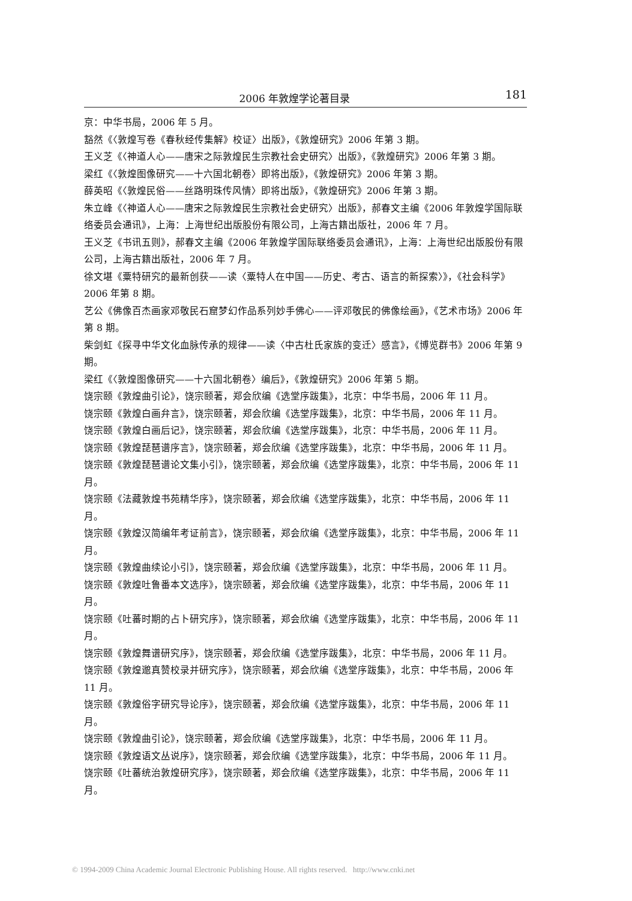2006 年敦煌学论著目录
181
京：中华书局，2006 年 5 月。
豁然《〈敦煌写卷《春秋经传集解》校证〉出版》，《敦煌研究》2006 年第 3 期。
王义芝《〈神道人心——唐宋之际敦煌民生宗教社会史研究〉出版》，《敦煌研究》2006 年第 3 期。
梁红《〈敦煌图像研究——十六国北朝卷〉即将出版》，《敦煌研究》2006 年第 3 期。
薛英昭《〈敦煌民俗——丝路明珠传风情〉即将出版》，《敦煌研究》2006 年第 3 期。
朱立峰《〈神道人心——唐宋之际敦煌民生宗教社会史研究〉出版》，郝春文主编《2006 年敦煌学国际联络委员会通讯》，上海：上海世纪出版股份有限公司，上海古籍出版社，2006 年 7 月。
王义芝《书讯五则》，郝春文主编《2006 年敦煌学国际联络委员会通讯》，上海：上海世纪出版股份有限公司，上海古籍出版社，2006 年 7 月。
徐文堪《粟特研究的最新创获——读〈粟特人在中国——历史、考古、语言的新探索〉》，《社会科学》2006 年第 8 期。
艺公《佛像百杰画家邓敬民石窟梦幻作品系列妙手佛心——评邓敬民的佛像绘画》，《艺术市场》2006 年第 8 期。
柴剑虹《探寻中华文化血脉传承的规律——读〈中古杜氏家族的变迁〉感言》，《博览群书》2006 年第 9 期。
梁红《〈敦煌图像研究——十六国北朝卷〉编后》，《敦煌研究》2006 年第 5 期。
饶宗颐《敦煌曲引论》，饶宗颐著，郑会欣编《选堂序跋集》，北京：中华书局，2006 年 11 月。
饶宗颐《敦煌白画弁言》，饶宗颐著，郑会欣编《选堂序跋集》，北京：中华书局，2006 年 11 月。
饶宗颐《敦煌白画后记》，饶宗颐著，郑会欣编《选堂序跋集》，北京：中华书局，2006 年 11 月。
饶宗颐《敦煌琵琶谱序言》，饶宗颐著，郑会欣编《选堂序跋集》，北京：中华书局，2006 年 11 月。
饶宗颐《敦煌琵琶谱论文集小引》，饶宗颐著，郑会欣编《选堂序跋集》，北京：中华书局，2006 年 11 月。
饶宗颐《法藏敦煌书苑精华序》，饶宗颐著，郑会欣编《选堂序跋集》，北京：中华书局，2006 年 11 月。
饶宗颐《敦煌汉简编年考证前言》，饶宗颐著，郑会欣编《选堂序跋集》，北京：中华书局，2006 年 11 月。
饶宗颐《敦煌曲续论小引》，饶宗颐著，郑会欣编《选堂序跋集》，北京：中华书局，2006 年 11 月。
饶宗颐《敦煌吐鲁番本文选序》，饶宗颐著，郑会欣编《选堂序跋集》，北京：中华书局，2006 年 11 月。
饶宗颐《吐蕃时期的占卜研究序》，饶宗颐著，郑会欣编《选堂序跋集》，北京：中华书局，2006 年 11 月。
饶宗颐《敦煌舞谱研究序》，饶宗颐著，郑会欣编《选堂序跋集》，北京：中华书局，2006 年 11 月。
饶宗颐《敦煌邈真赞校录并研究序》，饶宗颐著，郑会欣编《选堂序跋集》，北京：中华书局，2006 年 11 月。
饶宗颐《敦煌俗字研究导论序》，饶宗颐著，郑会欣编《选堂序跋集》，北京：中华书局，2006 年 11 月。
饶宗颐《敦煌曲引论》，饶宗颐著，郑会欣编《选堂序跋集》，北京：中华书局，2006 年 11 月。
饶宗颐《敦煌语文丛说序》，饶宗颐著，郑会欣编《选堂序跋集》，北京：中华书局，2006 年 11 月。
饶宗颐《吐蕃统治敦煌研究序》，饶宗颐著，郑会欣编《选堂序跋集》，北京：中华书局，2006 年 11 月。
© 1994-2009 China Academic Journal Electronic Publishing House. All rights reserved. http://www.cnki.net